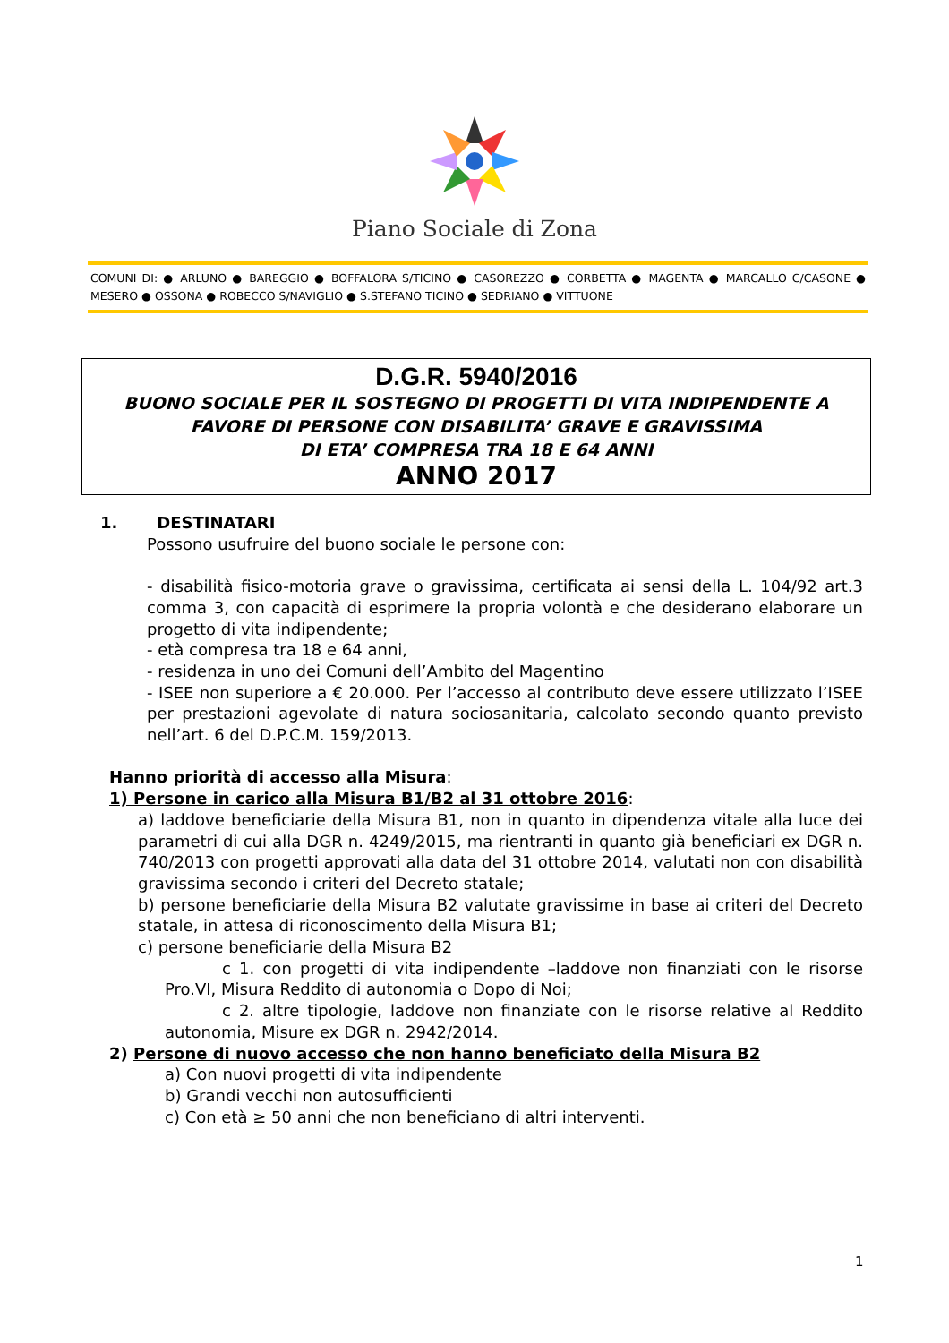Piano Sociale di Zona
COMUNI DI: ● ARLUNO ● BAREGGIO ● BOFFALORA S/TICINO ● CASOREZZO ● CORBETTA ● MAGENTA ● MARCALLO C/CASONE ● MESERO ● OSSONA ● ROBECCO S/NAVIGLIO ● S.STEFANO TICINO ● SEDRIANO ● VITTUONE
D.G.R. 5940/2016
BUONO SOCIALE PER IL SOSTEGNO DI PROGETTI DI VITA INDIPENDENTE A
FAVORE DI PERSONE CON DISABILITA’ GRAVE E GRAVISSIMA
DI ETA’ COMPRESA TRA 18 E 64 ANNI
ANNO 2017
1. DESTINATARI
Possono usufruire del buono sociale le persone con:
- disabilità fisico-motoria grave o gravissima, certificata ai sensi della L. 104/92 art.3 comma 3, con capacità di esprimere la propria volontà e che desiderano elaborare un progetto di vita indipendente;
- età compresa tra 18 e 64 anni,
- residenza in uno dei Comuni dell’Ambito del Magentino
- ISEE non superiore a € 20.000. Per l’accesso al contributo deve essere utilizzato l’ISEE per prestazioni agevolate di natura sociosanitaria, calcolato secondo quanto previsto nell’art. 6 del D.P.C.M. 159/2013.
Hanno priorità di accesso alla Misura:
1) Persone in carico alla Misura B1/B2 al 31 ottobre 2016:
a) laddove beneficiarie della Misura B1, non in quanto in dipendenza vitale alla luce dei parametri di cui alla DGR n. 4249/2015, ma rientranti in quanto già beneficiari ex DGR n. 740/2013 con progetti approvati alla data del 31 ottobre 2014, valutati non con disabilità gravissima secondo i criteri del Decreto statale;
b) persone beneficiarie della Misura B2 valutate gravissime in base ai criteri del Decreto statale, in attesa di riconoscimento della Misura B1;
c) persone beneficiarie della Misura B2
c 1. con progetti di vita indipendente –laddove non finanziati con le risorse Pro.VI, Misura Reddito di autonomia o Dopo di Noi;
c 2. altre tipologie, laddove non finanziate con le risorse relative al Reddito autonomia, Misure ex DGR n. 2942/2014.
2) Persone di nuovo accesso che non hanno beneficiato della Misura B2
a) Con nuovi progetti di vita indipendente
b) Grandi vecchi non autosufficienti
c) Con età ≥ 50 anni che non beneficiano di altri interventi.
1